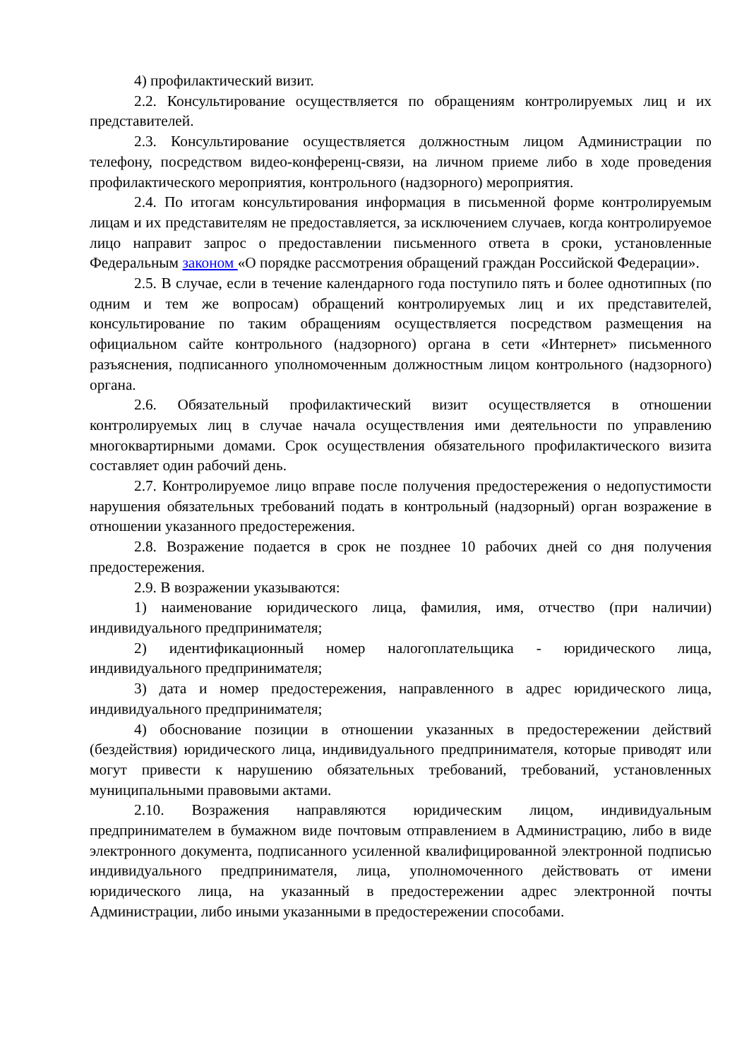4) профилактический визит.
2.2. Консультирование осуществляется по обращениям контролируемых лиц и их представителей.
2.3. Консультирование осуществляется должностным лицом Администрации по телефону, посредством видео-конференц-связи, на личном приеме либо в ходе проведения профилактического мероприятия, контрольного (надзорного) мероприятия.
2.4. По итогам консультирования информация в письменной форме контролируемым лицам и их представителям не предоставляется, за исключением случаев, когда контролируемое лицо направит запрос о предоставлении письменного ответа в сроки, установленные Федеральным законом «О порядке рассмотрения обращений граждан Российской Федерации».
2.5. В случае, если в течение календарного года поступило пять и более однотипных (по одним и тем же вопросам) обращений контролируемых лиц и их представителей, консультирование по таким обращениям осуществляется посредством размещения на официальном сайте контрольного (надзорного) органа в сети «Интернет» письменного разъяснения, подписанного уполномоченным должностным лицом контрольного (надзорного) органа.
2.6. Обязательный профилактический визит осуществляется в отношении контролируемых лиц в случае начала осуществления ими деятельности по управлению многоквартирными домами. Срок осуществления обязательного профилактического визита составляет один рабочий день.
2.7. Контролируемое лицо вправе после получения предостережения о недопустимости нарушения обязательных требований подать в контрольный (надзорный) орган возражение в отношении указанного предостережения.
2.8. Возражение подается в срок не позднее 10 рабочих дней со дня получения предостережения.
2.9. В возражении указываются:
1) наименование юридического лица, фамилия, имя, отчество (при наличии) индивидуального предпринимателя;
2) идентификационный номер налогоплательщика - юридического лица, индивидуального предпринимателя;
3) дата и номер предостережения, направленного в адрес юридического лица, индивидуального предпринимателя;
4) обоснование позиции в отношении указанных в предостережении действий (бездействия) юридического лица, индивидуального предпринимателя, которые приводят или могут привести к нарушению обязательных требований, требований, установленных муниципальными правовыми актами.
2.10. Возражения направляются юридическим лицом, индивидуальным предпринимателем в бумажном виде почтовым отправлением в Администрацию, либо в виде электронного документа, подписанного усиленной квалифицированной электронной подписью индивидуального предпринимателя, лица, уполномоченного действовать от имени юридического лица, на указанный в предостережении адрес электронной почты Администрации, либо иными указанными в предостережении способами.